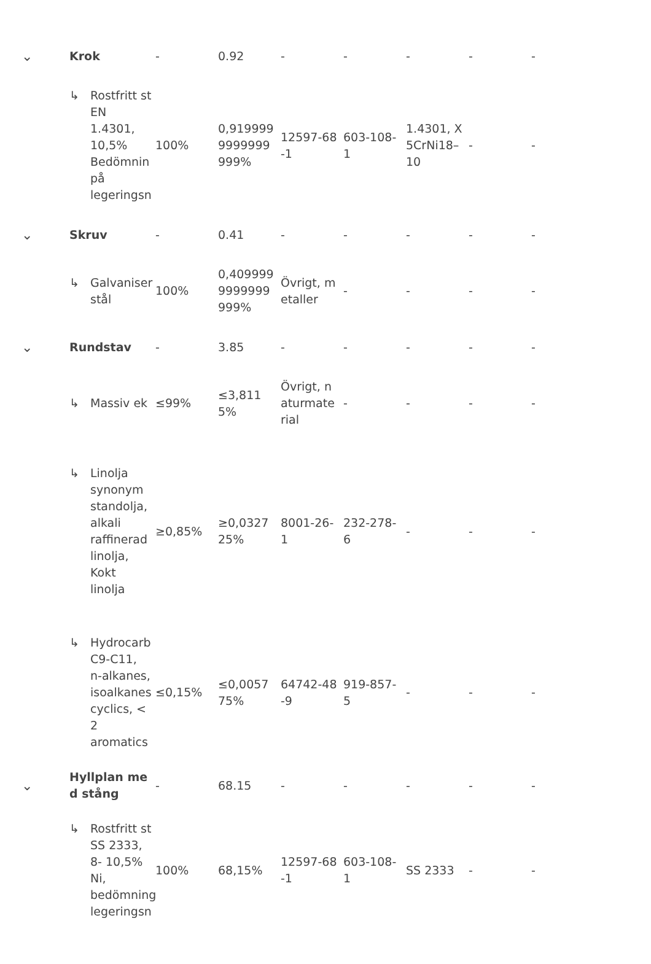| ⌄ | Krok | - | 0.92 | - | - | - | - | - |
| | ↳ Rostfritt st EN 1.4301, 10,5% Bedömnin på legeringsn | 100% | 0,9199999999999999% | 12597-68-1 | 603-108-1 | 1.4301, X5CrNi18–10 | - | - |
| ⌄ | Skruv | - | 0.41 | - | - | - | - | - |
| | ↳ Galvaniser stål | 100% | 0,4099999999999999% | Övrigt, metaller | - | - | - | - |
| ⌄ | Rundstav | - | 3.85 | - | - | - | - | - |
| | ↳ Massiv ek | ≤99% | ≤3,8115% | Övrigt, naturmaterial | - | - | - | - |
| | ↳ Linolja synonym standolja, alkali raffinerad linolja, Kokt linolja | ≥0,85% | ≥0,032725% | 8001-26-1 | 232-278-6 | - | - | - |
| | ↳ Hydrocarb C9-C11, n-alkanes, isoalkanes cyclics, < 2 aromatics | ≤0,15% | ≤0,005775% | 64742-48-9 | 919-857-5 | - | - | - |
| ⌄ | Hyllplan med stång | - | 68.15 | - | - | - | - | - |
| | ↳ Rostfritt st SS 2333, 8- 10,5% Ni, bedömning legeringsn | 100% | 68,15% | 12597-68-1 | 603-108-1 | SS 2333 | - | - |